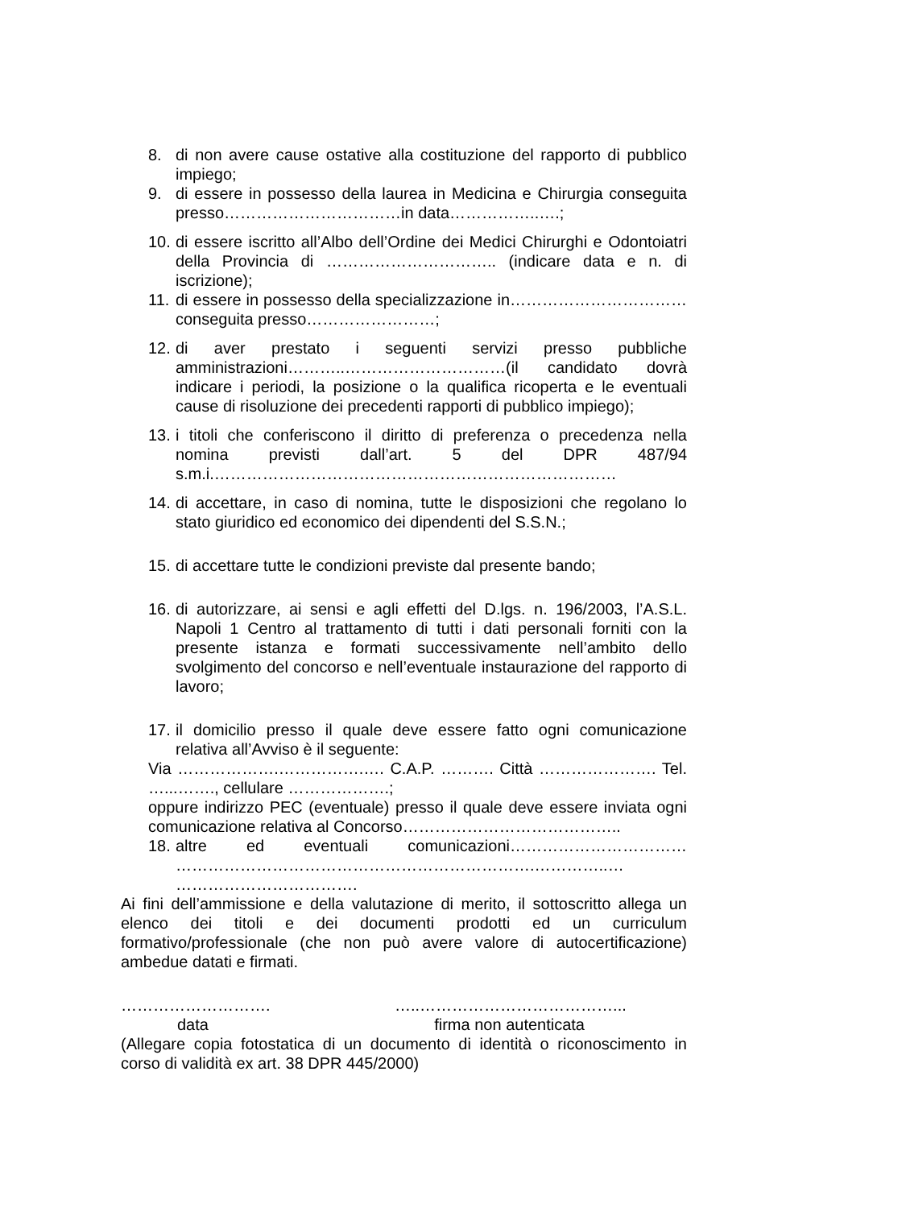8. di non avere cause ostative alla costituzione del rapporto di pubblico impiego;
9. di essere in possesso della laurea in Medicina e Chirurgia conseguita presso……………………………in data……………..….;
10. di essere iscritto all’Albo dell’Ordine dei Medici Chirurghi e Odontoiatri della Provincia di ………………………….. (indicare data e n. di iscrizione);
11. di essere in possesso della specializzazione in……………………………conseguita presso……………………;
12. di aver prestato i seguenti servizi presso pubbliche amministrazioni………..…………………………(il candidato dovrà indicare i periodi, la posizione o la qualifica ricoperta e le eventuali cause di risoluzione dei precedenti rapporti di pubblico impiego);
13. i titoli che conferiscono il diritto di preferenza o precedenza nella nomina previsti dall’art. 5 del DPR 487/94 s.m.i.…………………………………………………………………
14. di accettare, in caso di nomina, tutte le disposizioni che regolano lo stato giuridico ed economico dei dipendenti del S.S.N.;
15. di accettare tutte le condizioni previste dal presente bando;
16. di autorizzare, ai sensi e agli effetti del D.lgs. n. 196/2003, l’A.S.L. Napoli 1 Centro al trattamento di tutti i dati personali forniti con la presente istanza e formati successivamente nell’ambito dello svolgimento del concorso e nell’eventuale instaurazione del rapporto di lavoro;
17. il domicilio presso il quale deve essere fatto ogni comunicazione relativa all’Avviso è il seguente:
Via ……………….…………….…. C.A.P. ………. Città …………………. Tel. …...……., cellulare ……………….;
oppure indirizzo PEC (eventuale) presso il quale deve essere inviata ogni comunicazione relativa al Concorso…………………………………..
18. altre ed eventuali comunicazioni…………………………… ………………………………………………………….…………..… …………………………….
Ai fini dell’ammissione e della valutazione di merito, il sottoscritto allega un elenco dei titoli e dei documenti prodotti ed un curriculum formativo/professionale (che non può avere valore di autocertificazione) ambedue datati e firmati.
………………………. …..………………………………...
data firma non autenticata
(Allegare copia fotostatica di un documento di identità o riconoscimento in corso di validità ex art. 38 DPR 445/2000)